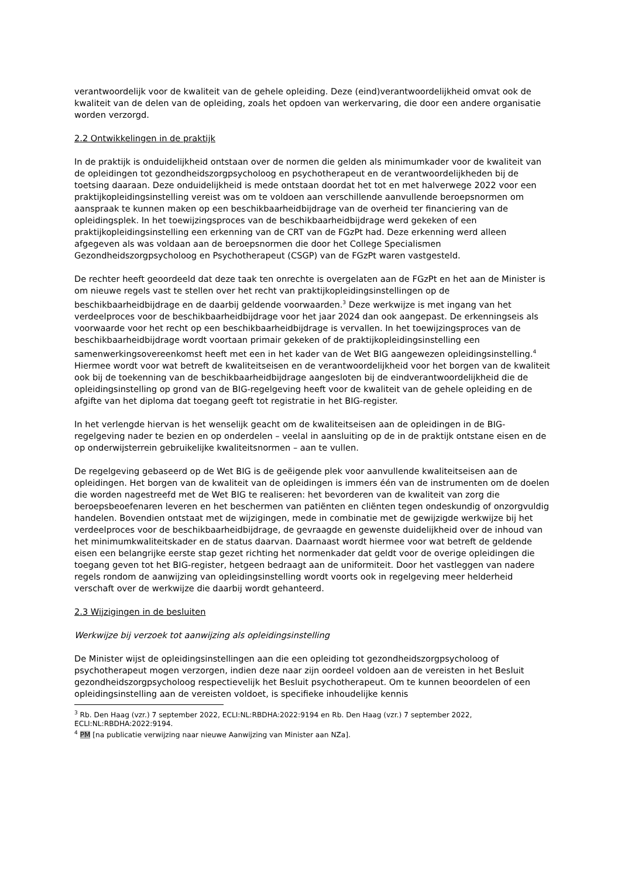verantwoordelijk voor de kwaliteit van de gehele opleiding. Deze (eind)verantwoordelijkheid omvat ook de kwaliteit van de delen van de opleiding, zoals het opdoen van werkervaring, die door een andere organisatie worden verzorgd.
2.2 Ontwikkelingen in de praktijk
In de praktijk is onduidelijkheid ontstaan over de normen die gelden als minimumkader voor de kwaliteit van de opleidingen tot gezondheidszorgpsycholoog en psychotherapeut en de verantwoordelijkheden bij de toetsing daaraan. Deze onduidelijkheid is mede ontstaan doordat het tot en met halverwege 2022 voor een praktijkopleidingsinstelling vereist was om te voldoen aan verschillende aanvullende beroepsnormen om aanspraak te kunnen maken op een beschikbaarheidbijdrage van de overheid ter financiering van de opleidingsplek. In het toewijzingsproces van de beschikbaarheidbijdrage werd gekeken of een praktijkopleidingsinstelling een erkenning van de CRT van de FGzPt had. Deze erkenning werd alleen afgegeven als was voldaan aan de beroepsnormen die door het College Specialismen Gezondheidszorgpsycholoog en Psychotherapeut (CSGP) van de FGzPt waren vastgesteld.
De rechter heeft geoordeeld dat deze taak ten onrechte is overgelaten aan de FGzPt en het aan de Minister is om nieuwe regels vast te stellen over het recht van praktijkopleidingsinstellingen op de beschikbaarheidbijdrage en de daarbij geldende voorwaarden.<sup>3</sup> Deze werkwijze is met ingang van het verdeelproces voor de beschikbaarheidbijdrage voor het jaar 2024 dan ook aangepast. De erkenningseis als voorwaarde voor het recht op een beschikbaarheidbijdrage is vervallen. In het toewijzingsproces van de beschikbaarheidbijdrage wordt voortaan primair gekeken of de praktijkopleidingsinstelling een samenwerkingsovereenkomst heeft met een in het kader van de Wet BIG aangewezen opleidingsinstelling.<sup>4</sup> Hiermee wordt voor wat betreft de kwaliteitseisen en de verantwoordelijkheid voor het borgen van de kwaliteit ook bij de toekenning van de beschikbaarheidbijdrage aangesloten bij de eindverantwoordelijkheid die de opleidingsinstelling op grond van de BIG-regelgeving heeft voor de kwaliteit van de gehele opleiding en de afgifte van het diploma dat toegang geeft tot registratie in het BIG-register.
In het verlengde hiervan is het wenselijk geacht om de kwaliteitseisen aan de opleidingen in de BIG-regelgeving nader te bezien en op onderdelen – veelal in aansluiting op de in de praktijk ontstane eisen en de op onderwijsterrein gebruikelijke kwaliteitsnormen – aan te vullen.
De regelgeving gebaseerd op de Wet BIG is de geëigende plek voor aanvullende kwaliteitseisen aan de opleidingen. Het borgen van de kwaliteit van de opleidingen is immers één van de instrumenten om de doelen die worden nagestreefd met de Wet BIG te realiseren: het bevorderen van de kwaliteit van zorg die beroepsbeoefenaren leveren en het beschermen van patiënten en cliënten tegen ondeskundig of onzorgvuldig handelen. Bovendien ontstaat met de wijzigingen, mede in combinatie met de gewijzigde werkwijze bij het verdeelproces voor de beschikbaarheidbijdrage, de gevraagde en gewenste duidelijkheid over de inhoud van het minimumkwaliteitskader en de status daarvan. Daarnaast wordt hiermee voor wat betreft de geldende eisen een belangrijke eerste stap gezet richting het normenkader dat geldt voor de overige opleidingen die toegang geven tot het BIG-register, hetgeen bedraagt aan de uniformiteit. Door het vastleggen van nadere regels rondom de aanwijzing van opleidingsinstelling wordt voorts ook in regelgeving meer helderheid verschaft over de werkwijze die daarbij wordt gehanteerd.
2.3 Wijzigingen in de besluiten
Werkwijze bij verzoek tot aanwijzing als opleidingsinstelling
De Minister wijst de opleidingsinstellingen aan die een opleiding tot gezondheidszorgpsycholoog of psychotherapeut mogen verzorgen, indien deze naar zijn oordeel voldoen aan de vereisten in het Besluit gezondheidszorgpsycholoog respectievelijk het Besluit psychotherapeut. Om te kunnen beoordelen of een opleidingsinstelling aan de vereisten voldoet, is specifieke inhoudelijke kennis
<sup>3</sup> Rb. Den Haag (vzr.) 7 september 2022, ECLI:NL:RBDHA:2022:9194 en Rb. Den Haag (vzr.) 7 september 2022, ECLI:NL:RBDHA:2022:9194.
<sup>4</sup> PM [na publicatie verwijzing naar nieuwe Aanwijzing van Minister aan NZa].